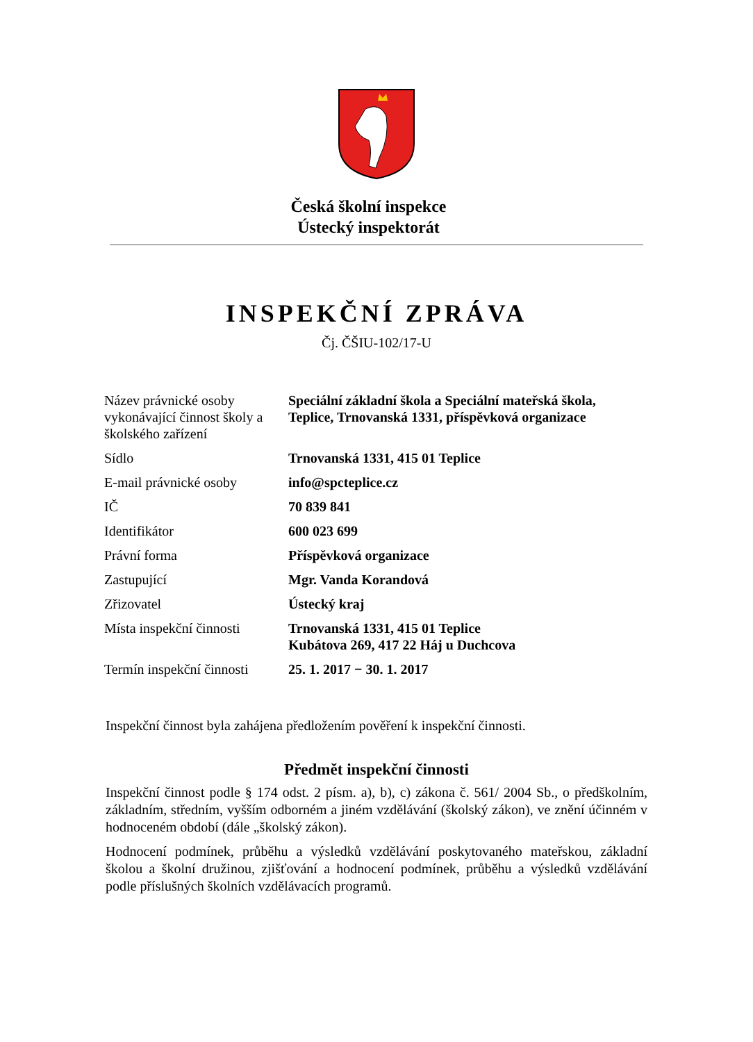Česká školní inspekce
Ústecký inspektorát
INSPEKČNÍ ZPRÁVA
Čj. ČŠIU-102/17-U
| Název právnické osoby vykonávající činnost školy a školského zařízení | Speciální základní škola a Speciální mateřská škola, Teplice, Trnovanská 1331, příspěvková organizace |
| Sídlo | Trnovanská 1331, 415 01 Teplice |
| E-mail právnické osoby | info@spcteplice.cz |
| IČ | 70 839 841 |
| Identifikátor | 600 023 699 |
| Právní forma | Příspěvková organizace |
| Zastupující | Mgr. Vanda Korandová |
| Zřizovatel | Ústecký kraj |
| Místa inspekční činnosti | Trnovanská 1331, 415 01 Teplice Kubátova 269, 417 22 Háj u Duchcova |
| Termín inspekční činnosti | 25. 1. 2017 − 30. 1. 2017 |
Inspekční činnost byla zahájena předložením pověření k inspekční činnosti.
Předmět inspekční činnosti
Inspekční činnost podle § 174 odst. 2 písm. a), b), c) zákona č. 561/ 2004 Sb., o předškolním, základním, středním, vyšším odborném a jiném vzdělávání (školský zákon), ve znění účinném v hodnoceném období (dále „školský zákon).
Hodnocení podmínek, průběhu a výsledků vzdělávání poskytovaného mateřskou, základní školou a školní družinou, zjišťování a hodnocení podmínek, průběhu a výsledků vzdělávání podle příslušných školních vzdělávacích programů.